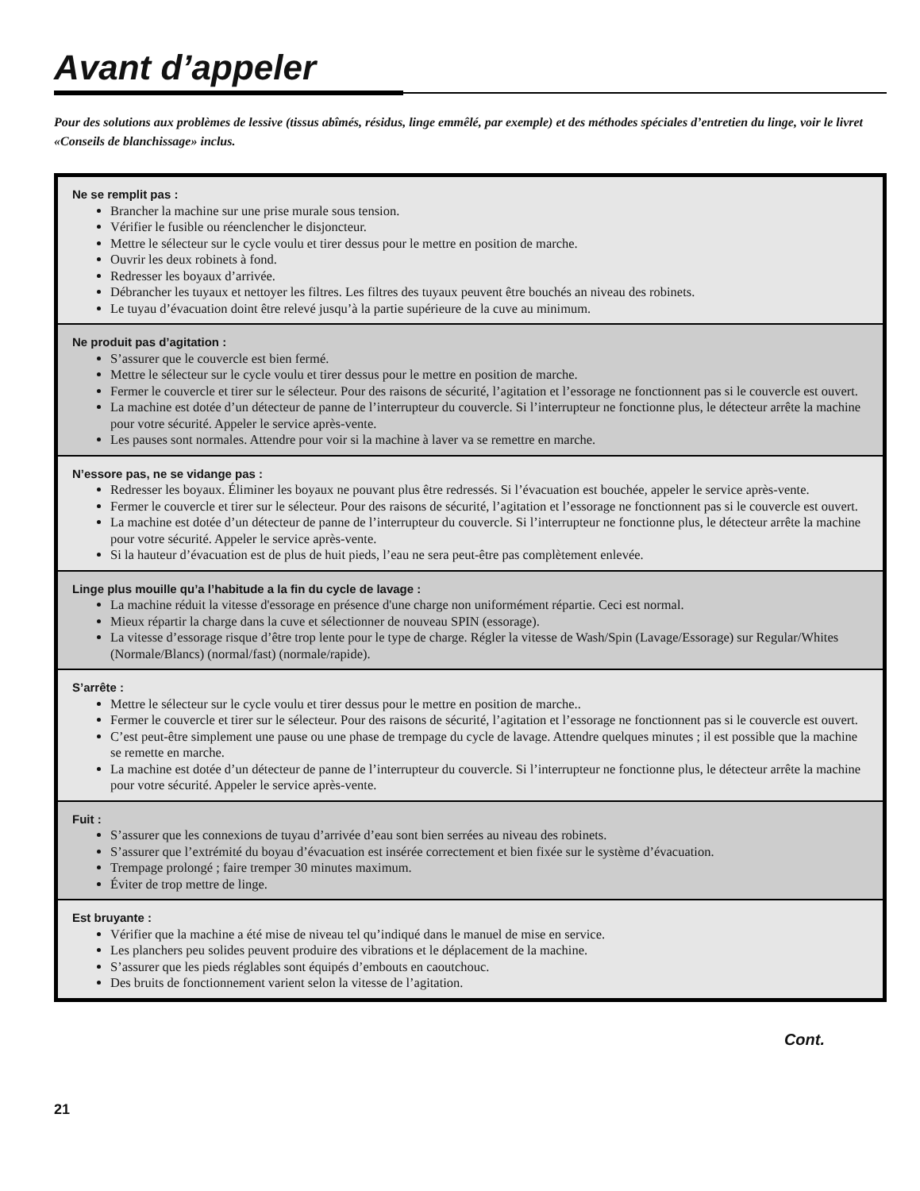Avant d’appeler
Pour des solutions aux problèmes de lessive (tissus abîmés, résidus, linge emmêlé, par exemple) et des méthodes spéciales d’entretien du linge, voir le livret «Conseils de blanchissage» inclus.
Ne se remplit pas :
Brancher la machine sur une prise murale sous tension.
Vérifier le fusible ou réenclencher le disjoncteur.
Mettre le sélecteur sur le cycle voulu et tirer dessus pour le mettre en position de marche.
Ouvrir les deux robinets à fond.
Redresser les boyaux d’arrivée.
Débrancher les tuyaux et nettoyer les filtres. Les filtres des tuyaux peuvent être bouchés an niveau des robinets.
Le tuyau d’évacuation doint être relevé jusqu’à la partie supérieure de la cuve au minimum.
Ne produit pas d’agitation :
S’assurer que le couvercle est bien fermé.
Mettre le sélecteur sur le cycle voulu et tirer dessus pour le mettre en position de marche.
Fermer le couvercle et tirer sur le sélecteur. Pour des raisons de sécurité, l’agitation et l’essorage ne fonctionnent pas si le couvercle est ouvert.
La machine est dotée d’un détecteur de panne de l’interrupteur du couvercle. Si l’interrupteur ne fonctionne plus, le détecteur arrête la machine pour votre sécurité. Appeler le service après-vente.
Les pauses sont normales. Attendre pour voir si la machine à laver va se remettre en marche.
N’essore pas, ne se vidange pas :
Redresser les boyaux. Éliminer les boyaux ne pouvant plus être redressés. Si l’évacuation est bouchée, appeler le service après-vente.
Fermer le couvercle et tirer sur le sélecteur. Pour des raisons de sécurité, l’agitation et l’essorage ne fonctionnent pas si le couvercle est ouvert.
La machine est dotée d’un détecteur de panne de l’interrupteur du couvercle. Si l’interrupteur ne fonctionne plus, le détecteur arrête la machine pour votre sécurité. Appeler le service après-vente.
Si la hauteur d’évacuation est de plus de huit pieds, l’eau ne sera peut-être pas complètement enlevée.
Linge plus mouille qu’a l’habitude a la fin du cycle de lavage :
La machine réduit la vitesse d'essorage en présence d'une charge non uniformément répartie. Ceci est normal.
Mieux répartir la charge dans la cuve et sélectionner de nouveau SPIN (essorage).
La vitesse d’essorage risque d’être trop lente pour le type de charge. Régler la vitesse de Wash/Spin (Lavage/Essorage) sur Regular/Whites (Normale/Blancs) (normal/fast) (normale/rapide).
S’arrête :
Mettre le sélecteur sur le cycle voulu et tirer dessus pour le mettre en position de marche..
Fermer le couvercle et tirer sur le sélecteur. Pour des raisons de sécurité, l’agitation et l’essorage ne fonctionnent pas si le couvercle est ouvert.
C’est peut-être simplement une pause ou une phase de trempage du cycle de lavage. Attendre quelques minutes ; il est possible que la machine se remette en marche.
La machine est dotée d’un détecteur de panne de l’interrupteur du couvercle. Si l’interrupteur ne fonctionne plus, le détecteur arrête la machine pour votre sécurité. Appeler le service après-vente.
Fuit :
S’assurer que les connexions de tuyau d’arrivée d’eau sont bien serrées au niveau des robinets.
S’assurer que l’extrémité du boyau d’évacuation est insérée correctement et bien fixée sur le système d’évacuation.
Trempage prolongé ; faire tremper 30 minutes maximum.
Éviter de trop mettre de linge.
Est bruyante :
Vérifier que la machine a été mise de niveau tel qu’indiqué dans le manuel de mise en service.
Les planchers peu solides peuvent produire des vibrations et le déplacement de la machine.
S’assurer que les pieds réglables sont équipés d’embouts en caoutchouc.
Des bruits de fonctionnement varient selon la vitesse de l’agitation.
Cont.
21